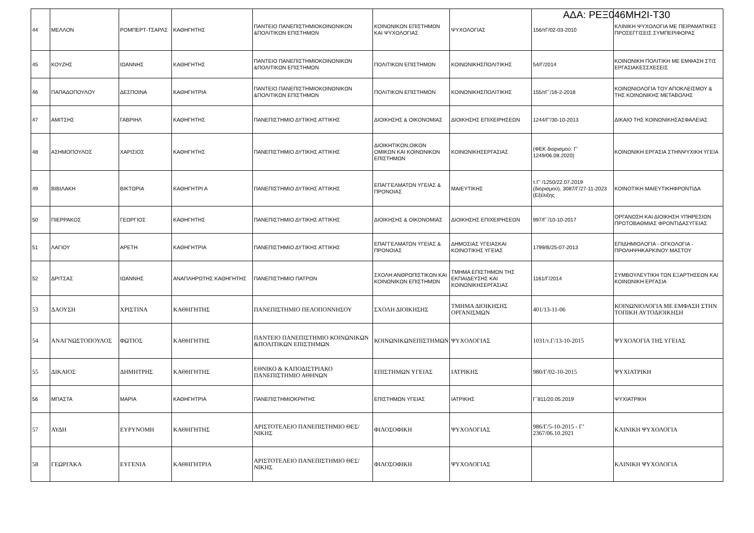ΑΔΑ: ΡΕΞ046ΜΗ2Ι-Τ30
| 44 | ΜΕΛΛΟΝ | ΡΟΜΠΕΡΤ-ΤΣΑΡΛΣ | ΚΑΘΗΓΗΤΗΣ | ΠΑΝΤΕΙΟ ΠΑΝΕΠΙΣΤΗΜΙΟΚΟΙΝΩΝΙΚΩΝ &ΠΟΛΙΤΙΚΩΝ ΕΠΙΣΤΗΜΩΝ | ΚΟΙΝΩΝΙΚΩΝ ΕΠΙΣΤΗΜΩΝ ΚΑΙ ΨΥΧΟΛΟΓΙΑΣ | ΨΥΧΟΛΟΓΙΑΣ | 156/τΓ/02-03-2010 | ΚΛΙΝΙΚΗ ΨΥΧΟΛΟΓΙΑ ΜΕ ΠΕΙΡΑΜΑΤΙΚΕΣ ΠΡΟΣΕΓΓΙΣΕΙΣ ΣΥΜΠΕΡΙΦΟΡΑΣ |
| 45 | ΚΟΥΖΗΣ | ΙΩΑΝΝΗΣ | ΚΑΘΗΓΗΤΗΣ | ΠΑΝΤΕΙΟ ΠΑΝΕΠΙΣΤΗΜΙΟΚΟΙΝΩΝΙΚΩΝ &ΠΟΛΙΤΙΚΩΝ ΕΠΙΣΤΗΜΩΝ | ΠΟΛΙΤΙΚΩΝ ΕΠΙΣΤΗΜΩΝ | ΚΟΙΝΩΝΙΚΗΣΠΟΛΙΤΙΚΗΣ | 54/Γ/2014 | ΚΟΙΝΩΝΙΚΗ ΠΟΛΙΤΙΚΗ ΜΕ ΕΜΦΑΣΗ ΣΤΙΣ ΕΡΓΑΣΙΑΚΕΣΣΧΕΣΕΙΣ |
| 46 | ΠΑΠΑΔΟΠΟΥΛΟΥ | ΔΕΣΠΟΙΝΑ | ΚΑΘΗΓΗΤΡΙΑ | ΠΑΝΤΕΙΟ ΠΑΝΕΠΙΣΤΗΜΙΟΚΟΙΝΩΝΙΚΩΝ &ΠΟΛΙΤΙΚΩΝ ΕΠΙΣΤΗΜΩΝ | ΠΟΛΙΤΙΚΩΝ ΕΠΙΣΤΗΜΩΝ | ΚΟΙΝΩΝΙΚΗΣΠΟΛΙΤΙΚΗΣ | 155/τΓ΄/16-2-2018 | ΚΟΙΝΩΝΙΟΛΟΓΙΑ ΤΟΥ ΑΠΟΚΛΕΙΣΜΟΥ & ΤΗΣ ΚΟΙΝΩΝΙΚΗΣ ΜΕΤΑΒΟΛΗΣ |
| 47 | ΑΜΙΤΣΗΣ | ΓΑΒΡΙΗΛ | ΚΑΘΗΓΗΤΗΣ | ΠΑΝΕΠΙΣΤΗΜΙΟ ΔΥΤΙΚΗΣ ΑΤΤΙΚΗΣ | ΔΙΟΙΚΗΣΗΣ & ΟΙΚΟΝΟΜΙΑΣ | ΔΙΟΙΚΗΣΗΣ ΕΠΙΧΕΙΡΗΣΕΩΝ | 1244/Γ'/30-10-2013 | ΔΙΚΑΙΟ ΤΗΣ ΚΟΙΝΩΝΙΚΗΣΑΣΦΑΛΕΙΑΣ |
| 48 | ΑΣΗΜΟΠΟΥΛΟΣ | ΧΑΡΙΣΙΟΣ | ΚΑΘΗΓΗΤΗΣ | ΠΑΝΕΠΙΣΤΗΜΙΟ ΔΥΤΙΚΗΣ ΑΤΤΙΚΗΣ | ΔΙΟΙΚΗΤΙΚΩΝ,ΟΙΚΟΝ ΟΜΙΚΩΝ ΚΑΙ ΚΟΙΝΩΝΙΚΩΝ ΕΠΙΣΤΗΜΩΝ | ΚΟΙΝΩΝΙΚΗΣΕΡΓΑΣΙΑΣ | (ΦΕΚ διορισμού: Γ’ 1249/06.08.2020) | ΚΟΙΝΩΝΙΚΗ ΕΡΓΑΣΙΑ ΣΤΗΝΨΥΧΙΚΗ ΥΓΕΙΑ |
| 49 | ΒΙΒΙΛΑΚΗ | ΒΙΚΤΩΡΙΑ | ΚΑΘΗΓΗΤΡΙ Α | ΠΑΝΕΠΙΣΤΗΜΙΟ ΔΥΤΙΚΗΣ ΑΤΤΙΚΗΣ | ΕΠΑΓΓΕΛΜΑΤΩΝ ΥΓΕΙΑΣ & ΠΡΟΝΟΙΑΣ | ΜΑΙΕΥΤΙΚΗΣ | τ.Γ' /1250/22.07.2019 (διορισμού), 3087/Γ/27-11-2023 (Εξέλιξης | ΚΟΙΝΟΤΙΚΗ ΜΑΙΕΥΤΙΚΗΦΡΟΝΤΙΔΑ |
| 50 | ΠΙΕΡΡΑΚΟΣ | ΓΕΩΡΓΙΟΣ | ΚΑΘΗΓΗΤΗΣ | ΠΑΝΕΠΙΣΤΗΜΙΟ ΔΥΤΙΚΗΣ ΑΤΤΙΚΗΣ | ΔΙΟΙΚΗΣΗΣ & ΟΙΚΟΝΟΜΙΑΣ | ΔΙΟΙΚΗΣΗΣ ΕΠΙΧΕΙΡΗΣΕΩΝ | 997/Γ΄/10-10-2017 | ΟΡΓΑΝΩΣΗ ΚΑΙ ΔΙΟΙΚΗΣΗ ΥΠΗΡΕΣΙΩΝ ΠΡΩΤΟΒΑΘΜΙΑΣ ΦΡΟΝΤΙΔΑΣΥΓΕΙΑΣ |
| 51 | ΛΑΓΙΟΥ | ΑΡΕΤΗ | ΚΑΘΗΓΗΤΡΙΑ | ΠΑΝΕΠΙΣΤΗΜΙΟ ΔΥΤΙΚΗΣ ΑΤΤΙΚΗΣ | ΕΠΑΓΓΕΛΜΑΤΩΝ ΥΓΕΙΑΣ & ΠΡΟΝΟΙΑΣ | ΔΗΜΟΣΙΑΣ ΥΓΕΙΑΣΚΑΙ ΚΟΙΝΟΤΙΚΗΣ ΥΓΕΙΑΣ | 1799/Β/25-07-2013 | ΕΠΙΔΗΜΙΟΛΟΓΙΑ - ΟΓΚΟΛΟΓΙΑ - ΠΡΟΛΗΨΗΚΑΡΚΙΝΟΥ ΜΑΣΤΟΥ |
| 52 | ΔΡΙΤΣΑΣ | ΙΩΑΝΝΗΣ | ΑΝΑΠΛΗΡΩΤΗΣ ΚΑΘΗΓΗΤΗΣ | ΠΑΝΕΠΙΣΤΗΜΙΟ ΠΑΤΡΩΝ | ΣΧΟΛΗ ΑΝΘΡΩΠΙΣΤΙΚΩΝ ΚΑΙ ΚΟΙΝΩΝΙΚΩΝ ΕΠΙΣΤΗΜΩΝ | ΤΜΗΜΑ ΕΠΙΣΤΗΜΩΝ ΤΗΣ ΕΚΠΑΙΔΕΥΣΗΣ ΚΑΙ ΚΟΙΝΩΝΙΚΗΣΕΡΓΑΣΙΑΣ | 1161/Γ/2014 | ΣΥΜΒΟΥΛΕΥΤΙΚΗ ΤΩΝ ΕΞΑΡΤΗΣΕΩΝ ΚΑΙ ΚΟΙΝΩΝΙΚΗ ΕΡΓΑΣΙΑ |
| 53 | ΔΑΟΥΣΗ | ΧΡΙΣΤΙΝΑ | ΚΑΘΗΓΗΤΗΣ | ΠΑΝΕΠΙΣΤΗΜΙΟ ΠΕΛΟΠΟΝΝΗΣΟΥ | ΣΧΟΛΗ ΔΙΟΙΚΗΣΗΣ | ΤΜΗΜΑ ΔΙΟΙΚΗΣΗΣ ΟΡΓΑΝΙΣΜΩΝ | 401/13-11-06 | ΚΟΙΝΩΝΙΟΛΟΓΙΑ ΜΕ ΕΜΦΑΣΗ ΣΤΗΝ ΤΟΠΙΚΗ ΑΥΤΟΔΙΟΙΚΗΣΗ |
| 54 | ΑΝΑΓΝΩΣΤΟΠΟΥΛΟΣ | ΦΩΤΙΟΣ | ΚΑΘΗΓΗΤΗΣ | ΠΑΝΤΕΙΟ ΠΑΝΕΠΙΣΤΗΜΙΟ ΚΟΙΝΩΝΙΚΩΝ &ΠΟΛΙΤΙΚΩΝ ΕΠΙΣΤΗΜΩΝ | ΚΟΙΝΩΝΙΚΩΝΕΠΙΣΤΗΜΩΝ | ΨΥΧΟΛΟΓΙΑΣ | 1031/τ.Γ/13-10-2015 | ΨΥΧΟΛΟΓΙΑ ΤΗΣ ΥΓΕΙΑΣ |
| 55 | ΔΙΚΑΙΟΣ | ΔΗΜΗΤΡΗΣ | ΚΑΘΗΓΗΤΗΣ | ΕΘΝΙΚΟ & ΚΑΠΟΔΙΣΤΡΙΑΚΟ ΠΑΝΕΠΙΣΤΗΜΙΟ ΑΘΗΝΩΝ | ΕΠΙΣΤΗΜΩΝ ΥΓΕΙΑΣ | ΙΑΤΡΙΚΗΣ | 980/Γ/02-10-2015 | ΨΥΧΙΑΤΡΙΚΗ |
| 56 | ΜΠΑΣΤΑ | ΜΑΡΙΑ | ΚΑΘΗΓΗΤΡΙΑ | ΠΑΝΕΠΙΣΤΗΜΙΟΚΡΗΤΗΣ | ΕΠΙΣΤΗΜΩΝ ΥΓΕΙΑΣ | ΙΑΤΡΙΚΗΣ | Γ΄811/20.05.2019 | ΨΥΧΙΑΤΡΙΚΗ |
| 57 | ΑΥΔΗ | ΕΥΡΥΝΟΜΗ | ΚΑΘΗΓΗΤΗΣ | ΑΡΙΣΤΟΤΕΛΕΙΟ ΠΑΝΕΠΙΣΤΗΜΙΟ ΘΕΣ/ΝΙΚΗΣ | ΦΙΛΟΣΟΦΙΚΗ | ΨΥΧΟΛΟΓΙΑΣ | 986/Γ/5-10-2015 - Γ’ 2367/06.10.2021 | ΚΛΙΝΙΚΗ ΨΥΧΟΛΟΓΙΑ |
| 58 | ΓΕΩΡΓΑΚΑ | ΕΥΓΕΝΙΑ | ΚΑΘΗΓΗΤΡΙΑ | ΑΡΙΣΤΟΤΕΛΕΙΟ ΠΑΝΕΠΙΣΤΗΜΙΟ ΘΕΣ/ΝΙΚΗΣ | ΦΙΛΟΣΟΦΙΚΗ | ΨΥΧΟΛΟΓΙΑΣ | | ΚΛΙΝΙΚΗ ΨΥΧΟΛΟΓΙΑ |